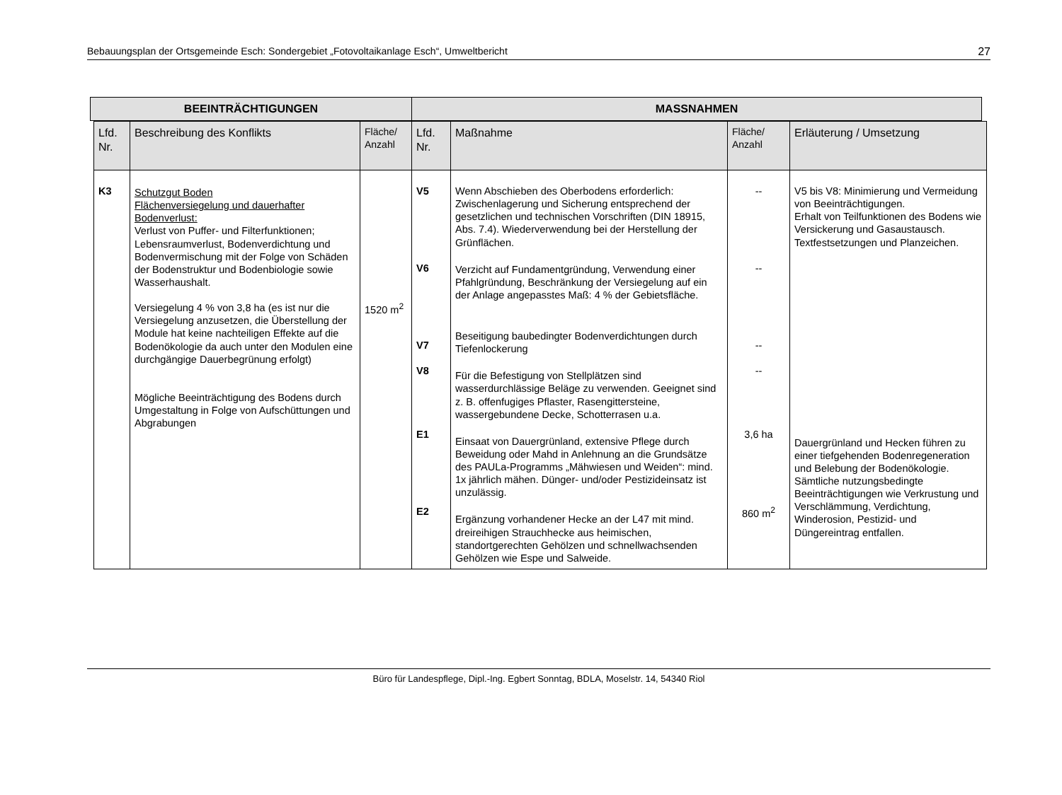Bebauungsplan der Ortsgemeinde Esch: Sondergebiet „Fotovoltaikanlage Esch“, Umweltbericht 27
| BEEINTRÄCHTIGUNGEN | MASSNAHMEN |
| Lfd. Nr. | Beschreibung des Konflikts | Fläche/ Anzahl | Lfd. Nr. | Maßnahme | Fläche/ Anzahl | Erläuterung / Umsetzung |
| --- | --- | --- | --- | --- | --- | --- |
| K3 | Schutzgut Boden Flächenversiegelung und dauerhafter Bodenverlust: Verlust von Puffer- und Filterfunktionen; Lebensraumverlust, Bodenverdichtung und Bodenvermischung mit der Folge von Schäden der Bodenstruktur und Bodenbiologie sowie Wasserhaushalt. Versiegelung 4 % von 3,8 ha (es ist nur die Versiegelung anzusetzen, die Überstellung der Module hat keine nachteiligen Effekte auf die Bodenökologie da auch unter den Modulen eine durchgängige Dauerbegrünung erfolgt) Mögliche Beeinträchtigung des Bodens durch Umgestaltung in Folge von Aufschüttungen und Abgrabungen | 1520 m<sup>2</sup> | V5 V6 V7 V8 E1 E2 | Wenn Abschieben des Oberbodens erforderlich: Zwischenlagerung und Sicherung entsprechend der gesetzlichen und technischen Vorschriften (DIN 18915, Abs. 7.4). Wiederverwendung bei der Herstellung der Grünflächen. Verzicht auf Fundamentgründung, Verwendung einer Pfahlgründung, Beschränkung der Versiegelung auf ein der Anlage angepasstes Maß: 4 % der Gebietsfläche. Beseitigung baubedingter Bodenverdichtungen durch Tiefenlockerung Für die Befestigung von Stellplätzen sind wasserdurchlässige Beläge zu verwenden. Geeignet sind z. B. offenfugiges Pflaster, Rasengittersteine, wassergebundene Decke, Schotterrasen u.a. Einsaat von Dauergrünland, extensive Pflege durch Beweidung oder Mahd in Anlehnung an die Grundsätze des PAULa-Programms „Mähwiesen und Weiden“: mind. 1x jährlich mähen. Dünger- und/oder Pestizideinsatz ist unzulässig. Ergänzung vorhandener Hecke an der L47 mit mind. dreireihigen Strauchhecke aus heimischen, standortgerechten Gehölzen und schnellwachsenden Gehölzen wie Espe und Salweide. | -- -- -- -- 3,6 ha 860 m<sup>2</sup> | V5 bis V8: Minimierung und Vermeidung von Beeinträchtigungen. Erhalt von Teilfunktionen des Bodens wie Versickerung und Gasaustausch. Textfestsetzungen und Planzeichen. Dauergrünland und Hecken führen zu einer tiefgehenden Bodenregeneration und Belebung der Bodenökologie. Sämtliche nutzungsbedingte Beeinträchtigungen wie Verkrustung und Verschlämmung, Verdichtung, Winderosion, Pestizid- und Düngereintrag entfallen. |
Büro für Landespflege, Dipl.-Ing. Egbert Sonntag, BDLA, Moselstr. 14, 54340 Riol